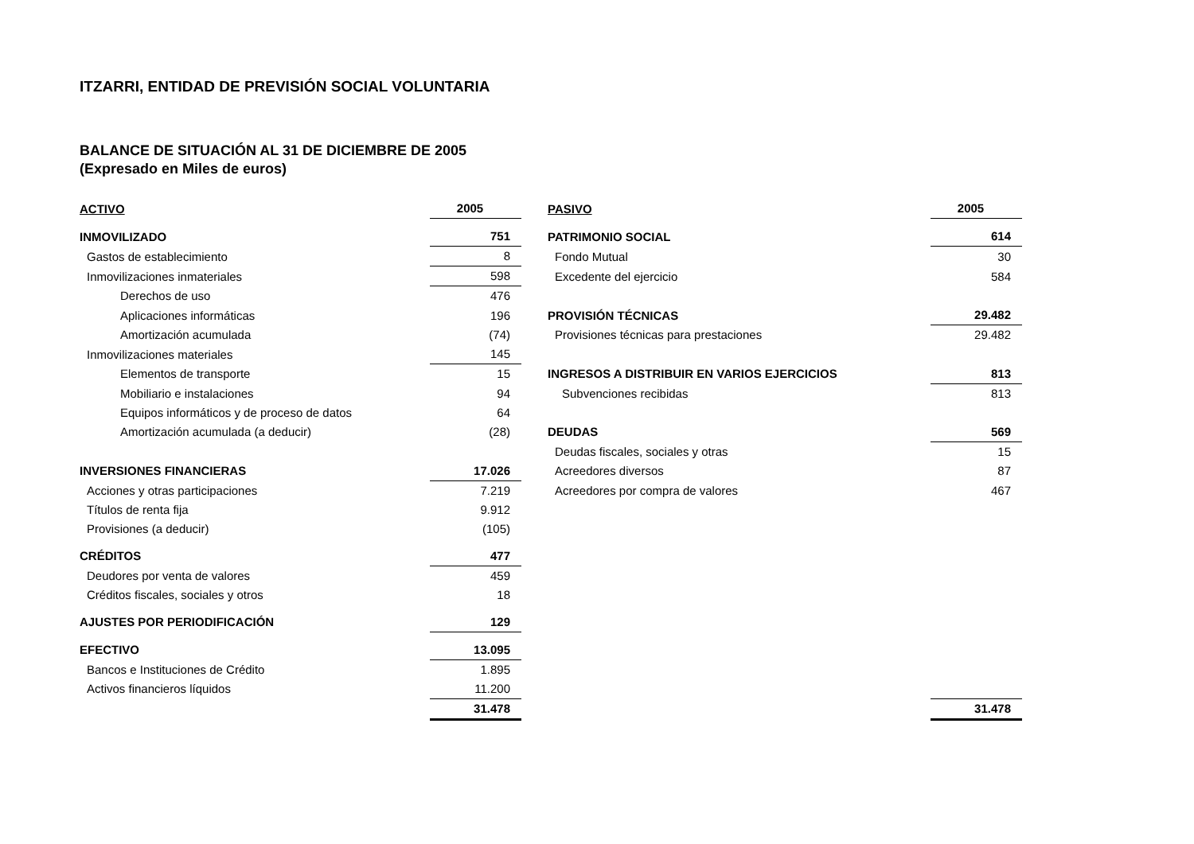ITZARRI, ENTIDAD DE PREVISIÓN SOCIAL VOLUNTARIA
BALANCE DE SITUACIÓN AL 31 DE DICIEMBRE DE 2005
(Expresado en Miles de euros)
| ACTIVO | 2005 | PASIVO | 2005 |
| --- | --- | --- | --- |
| INMOVILIZADO | 751 | PATRIMONIO SOCIAL | 614 |
| Gastos de establecimiento | 8 | Fondo Mutual | 30 |
| Inmovilizaciones inmateriales | 598 | Excedente del ejercicio | 584 |
| Derechos de uso | 476 | | |
| Aplicaciones informáticas | 196 | PROVISIÓN TÉCNICAS | 29.482 |
| Amortización acumulada | (74) | Provisiones técnicas para prestaciones | 29.482 |
| Inmovilizaciones materiales | 145 | | |
| Elementos de transporte | 15 | INGRESOS A DISTRIBUIR EN VARIOS EJERCICIOS | 813 |
| Mobiliario e instalaciones | 94 | Subvenciones recibidas | 813 |
| Equipos informáticos y de proceso de datos | 64 | | |
| Amortización acumulada (a deducir) | (28) | DEUDAS | 569 |
| | | Deudas fiscales, sociales y otras | 15 |
| INVERSIONES FINANCIERAS | 17.026 | Acreedores diversos | 87 |
| Acciones y otras participaciones | 7.219 | Acreedores por compra de valores | 467 |
| Títulos de renta fija | 9.912 | | |
| Provisiones (a deducir) | (105) | | |
| CRÉDITOS | 477 | | |
| Deudores por venta de valores | 459 | | |
| Créditos fiscales, sociales y otros | 18 | | |
| AJUSTES POR PERIODIFICACIÓN | 129 | | |
| EFECTIVO | 13.095 | | |
| Bancos e Instituciones de Crédito | 1.895 | | |
| Activos financieros líquidos | 11.200 | | |
| | 31.478 | | 31.478 |